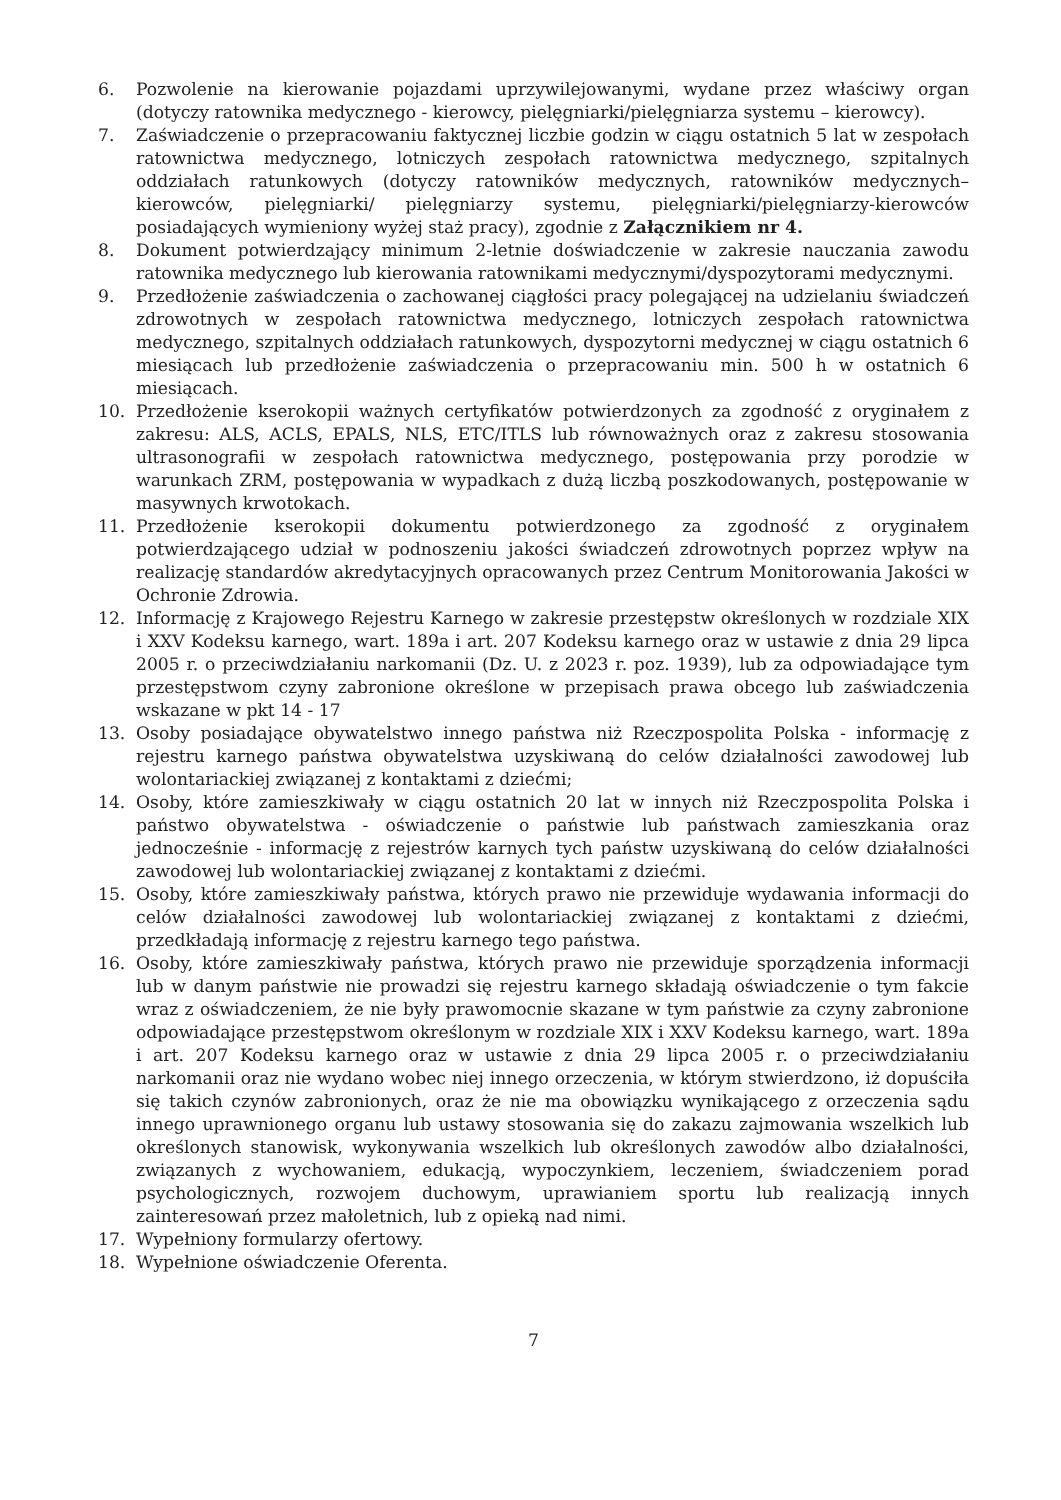6. Pozwolenie na kierowanie pojazdami uprzywilejowanymi, wydane przez właściwy organ (dotyczy ratownika medycznego - kierowcy, pielęgniarki/pielęgniarza systemu – kierowcy).
7. Zaświadczenie o przepracowaniu faktycznej liczbie godzin w ciągu ostatnich 5 lat w zespołach ratownictwa medycznego, lotniczych zespołach ratownictwa medycznego, szpitalnych oddziałach ratunkowych (dotyczy ratowników medycznych, ratowników medycznych–kierowców, pielęgniarki/ pielęgniarzy systemu, pielęgniarki/pielęgniarzy-kierowców posiadających wymieniony wyżej staż pracy), zgodnie z Załącznikiem nr 4.
8. Dokument potwierdzający minimum 2-letnie doświadczenie w zakresie nauczania zawodu ratownika medycznego lub kierowania ratownikami medycznymi/dyspozytorami medycznymi.
9. Przedłożenie zaświadczenia o zachowanej ciągłości pracy polegającej na udzielaniu świadczeń zdrowotnych w zespołach ratownictwa medycznego, lotniczych zespołach ratownictwa medycznego, szpitalnych oddziałach ratunkowych, dyspozytorni medycznej w ciągu ostatnich 6 miesiącach lub przedłożenie zaświadczenia o przepracowaniu min. 500 h w ostatnich 6 miesiącach.
10. Przedłożenie kserokopii ważnych certyfikatów potwierdzonych za zgodność z oryginałem z zakresu: ALS, ACLS, EPALS, NLS, ETC/ITLS lub równoważnych oraz z zakresu stosowania ultrasonografii w zespołach ratownictwa medycznego, postępowania przy porodzie w warunkach ZRM, postępowania w wypadkach z dużą liczbą poszkodowanych, postępowanie w masywnych krwotokach.
11. Przedłożenie kserokopii dokumentu potwierdzonego za zgodność z oryginałem potwierdzającego udział w podnoszeniu jakości świadczeń zdrowotnych poprzez wpływ na realizację standardów akredytacyjnych opracowanych przez Centrum Monitorowania Jakości w Ochronie Zdrowia.
12. Informację z Krajowego Rejestru Karnego w zakresie przestępstw określonych w rozdziale XIX i XXV Kodeksu karnego, wart. 189a i art. 207 Kodeksu karnego oraz w ustawie z dnia 29 lipca 2005 r. o przeciwdziałaniu narkomanii (Dz. U. z 2023 r. poz. 1939), lub za odpowiadające tym przestępstwom czyny zabronione określone w przepisach prawa obcego lub zaświadczenia wskazane w pkt 14 - 17
13. Osoby posiadające obywatelstwo innego państwa niż Rzeczpospolita Polska - informację z rejestru karnego państwa obywatelstwa uzyskiwaną do celów działalności zawodowej lub wolontariackiej związanej z kontaktami z dziećmi;
14. Osoby, które zamieszkiwały w ciągu ostatnich 20 lat w innych niż Rzeczpospolita Polska i państwo obywatelstwa - oświadczenie o państwie lub państwach zamieszkania oraz jednocześnie - informację z rejestrów karnych tych państw uzyskiwaną do celów działalności zawodowej lub wolontariackiej związanej z kontaktami z dziećmi.
15. Osoby, które zamieszkiwały państwa, których prawo nie przewiduje wydawania informacji do celów działalności zawodowej lub wolontariackiej związanej z kontaktami z dziećmi, przedkładają informację z rejestru karnego tego państwa.
16. Osoby, które zamieszkiwały państwa, których prawo nie przewiduje sporządzenia informacji lub w danym państwie nie prowadzi się rejestru karnego składają oświadczenie o tym fakcie wraz z oświadczeniem, że nie były prawomocnie skazane w tym państwie za czyny zabronione odpowiadające przestępstwom określonym w rozdziale XIX i XXV Kodeksu karnego, wart. 189a i art. 207 Kodeksu karnego oraz w ustawie z dnia 29 lipca 2005 r. o przeciwdziałaniu narkomanii oraz nie wydano wobec niej innego orzeczenia, w którym stwierdzono, iż dopuściła się takich czynów zabronionych, oraz że nie ma obowiązku wynikającego z orzeczenia sądu innego uprawnionego organu lub ustawy stosowania się do zakazu zajmowania wszelkich lub określonych stanowisk, wykonywania wszelkich lub określonych zawodów albo działalności, związanych z wychowaniem, edukacją, wypoczynkiem, leczeniem, świadczeniem porad psychologicznych, rozwojem duchowym, uprawianiem sportu lub realizacją innych zainteresowań przez małoletnich, lub z opieką nad nimi.
17. Wypełniony formularzy ofertowy.
18. Wypełnione oświadczenie Oferenta.
7